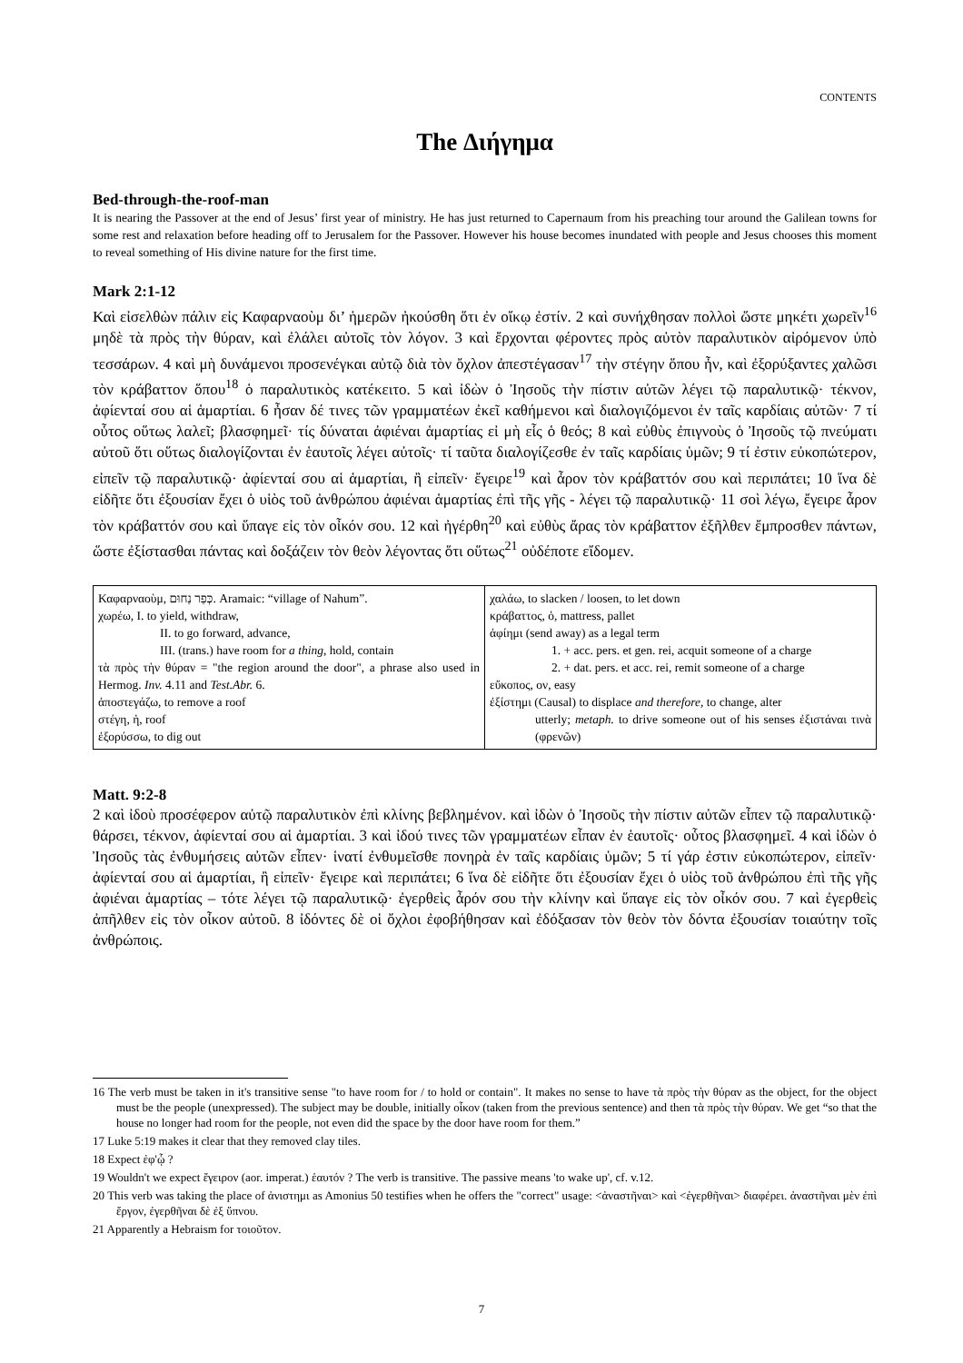CONTENTS
The Διήγημα
Bed-through-the-roof-man
It is nearing the Passover at the end of Jesus’ first year of ministry. He has just returned to Capernaum from his preaching tour around the Galilean towns for some rest and relaxation before heading off to Jerusalem for the Passover. However his house becomes inundated with people and Jesus chooses this moment to reveal something of His divine nature for the first time.
Mark 2:1-12
Καὶ εἰσελθὼν πάλιν εἰς Καφαρναοὺμ δι’ ἡμερῶν ἠκούσθη ὅτι ἐν οἴκῳ ἐστίν. 2 καὶ συνήχθησαν πολλοὶ ὥστε μηκέτι χωρεῖν<sup>16</sup> μηδὲ τὰ πρὸς τὴν θύραν, καὶ ἐλάλει αὐτοῖς τὸν λόγον. 3 καὶ ἔρχονται φέροντες πρὸς αὐτὸν παραλυτικὸν αἰρόμενον ὑπὸ τεσσάρων. 4 καὶ μὴ δυνάμενοι προσενέγκαι αὐτῷ διὰ τὸν ὄχλον ἀπεστέγασαν<sup>17</sup> τὴν στέγην ὅπου ἦν, καὶ ἐξορύξαντες χαλῶσι τὸν κράβαττον ὅπου<sup>18</sup> ὁ παραλυτικὸς κατέκειτο. 5 καὶ ἰδὼν ὁ Ἰησοῦς τὴν πίστιν αὐτῶν λέγει τῷ παραλυτικῷ· τέκνον, ἀφίενταί σου αἱ ἁμαρτίαι. 6 ἦσαν δέ τινες τῶν γραμματέων ἐκεῖ καθήμενοι καὶ διαλογιζόμενοι ἐν ταῖς καρδίαις αὐτῶν· 7 τί οὗτος οὕτως λαλεῖ; βλασφημεῖ· τίς δύναται ἀφιέναι ἁμαρτίας εἰ μὴ εἷς ὁ θεός; 8 καὶ εὐθὺς ἐπιγνοὺς ὁ Ἰησοῦς τῷ πνεύματι αὐτοῦ ὅτι οὕτως διαλογίζονται ἐν ἑαυτοῖς λέγει αὐτοῖς· τί ταῦτα διαλογίζεσθε ἐν ταῖς καρδίαις ὑμῶν; 9 τί ἐστιν εὐκοπώτερον, εἰπεῖν τῷ παραλυτικῷ· ἀφίενταί σου αἱ ἁμαρτίαι, ἢ εἰπεῖν· ἔγειρε<sup>19</sup> καὶ ἆρον τὸν κράβαττόν σου καὶ περιπάτει; 10 ἵνα δὲ εἰδῆτε ὅτι ἐξουσίαν ἔχει ὁ υἱὸς τοῦ ἀνθρώπου ἀφιέναι ἁμαρτίας ἐπὶ τῆς γῆς - λέγει τῷ παραλυτικῷ· 11 σοὶ λέγω, ἔγειρε ἆρον τὸν κράβαττόν σου καὶ ὕπαγε εἰς τὸν οἶκόν σου. 12 καὶ ἠγέρθη<sup>20</sup> καὶ εὐθὺς ἄρας τὸν κράβαττον ἐξῆλθεν ἔμπροσθεν πάντων, ὥστε ἐξίστασθαι πάντας καὶ δοξάζειν τὸν θεὸν λέγοντας ὅτι οὕτως<sup>21</sup> οὐδέποτε εἴδομεν.
| Καφαρναοὺμ, כְּפַר נַחוּם. Aramaic: “village of Nahum”. χωρέω, I. to yield, withdraw, II. to go forward, advance, III. (trans.) have room for a thing , hold, contain τὰ πρὸς τὴν θύραν = "the region around the door", a phrase also used in Hermog. Inv. 4.11 and Test.Abr. 6. ἀποστεγάζω, to remove a roof στέγη, ἡ, roof ἐξορύσσω, to dig out | χαλάω, to slacken / loosen, to let down κράβαττος, ὁ, mattress, pallet ἀφίημι (send away) as a legal term 1. + acc. pers. et gen. rei, acquit someone of a charge 2. + dat. pers. et acc. rei, remit someone of a charge εὔκοπος, ον, easy ἐξίστημι (Causal) to displace and therefore, to change, alter utterly; metaph. to drive someone out of his senses ἐξιστάναι τινὰ (φρενῶν) |
Matt. 9:2-8
2 καὶ ἰδοὺ προσέφερον αὐτῷ παραλυτικὸν ἐπὶ κλίνης βεβλημένον. καὶ ἰδὼν ὁ Ἰησοῦς τὴν πίστιν αὐτῶν εἶπεν τῷ παραλυτικῷ· θάρσει, τέκνον, ἀφίενταί σου αἱ ἁμαρτίαι. 3 καὶ ἰδού τινες τῶν γραμματέων εἶπαν ἐν ἑαυτοῖς· οὗτος βλασφημεῖ. 4 καὶ ἰδὼν ὁ Ἰησοῦς τὰς ἐνθυμήσεις αὐτῶν εἶπεν· ἱνατί ἐνθυμεῖσθε πονηρὰ ἐν ταῖς καρδίαις ὑμῶν; 5 τί γάρ ἐστιν εὐκοπώτερον, εἰπεῖν· ἀφίενταί σου αἱ ἁμαρτίαι, ἢ εἰπεῖν· ἔγειρε καὶ περιπάτει; 6 ἵνα δὲ εἰδῆτε ὅτι ἐξουσίαν ἔχει ὁ υἱὸς τοῦ ἀνθρώπου ἐπὶ τῆς γῆς ἀφιέναι ἁμαρτίας – τότε λέγει τῷ παραλυτικῷ· ἐγερθεὶς ἆρόν σου τὴν κλίνην καὶ ὕπαγε εἰς τὸν οἶκόν σου. 7 καὶ ἐγερθεὶς ἀπῆλθεν εἰς τὸν οἶκον αὐτοῦ. 8 ἰδόντες δὲ οἱ ὄχλοι ἐφοβήθησαν καὶ ἐδόξασαν τὸν θεὸν τὸν δόντα ἐξουσίαν τοιαύτην τοῖς ἀνθρώποις.
16 The verb must be taken in it's transitive sense "to have room for / to hold or contain". It makes no sense to have τὰ πρὸς τὴν θύραν as the object, for the object must be the people (unexpressed). The subject may be double, initially οἶκον (taken from the previous sentence) and then τὰ πρὸς τὴν θύραν. We get “so that the house no longer had room for the people, not even did the space by the door have room for them.”
17 Luke 5:19 makes it clear that they removed clay tiles.
18 Expect ἐφ'ᾧ ?
19 Wouldn't we expect ἔγειρον (aor. imperat.) ἑαυτόν ? The verb is transitive. The passive means 'to wake up', cf. v.12.
20 This verb was taking the place of ἀνιστημι as Amonius 50 testifies when he offers the "correct" usage: <ἀναστῆναι> καὶ <ἐγερθῆναι> διαφέρει. ἀναστῆναι μὲν ἐπὶ ἔργον, ἐγερθῆναι δὲ ἐξ ὕπνου.
21 Apparently a Hebraism for τοιοῦτον.
7